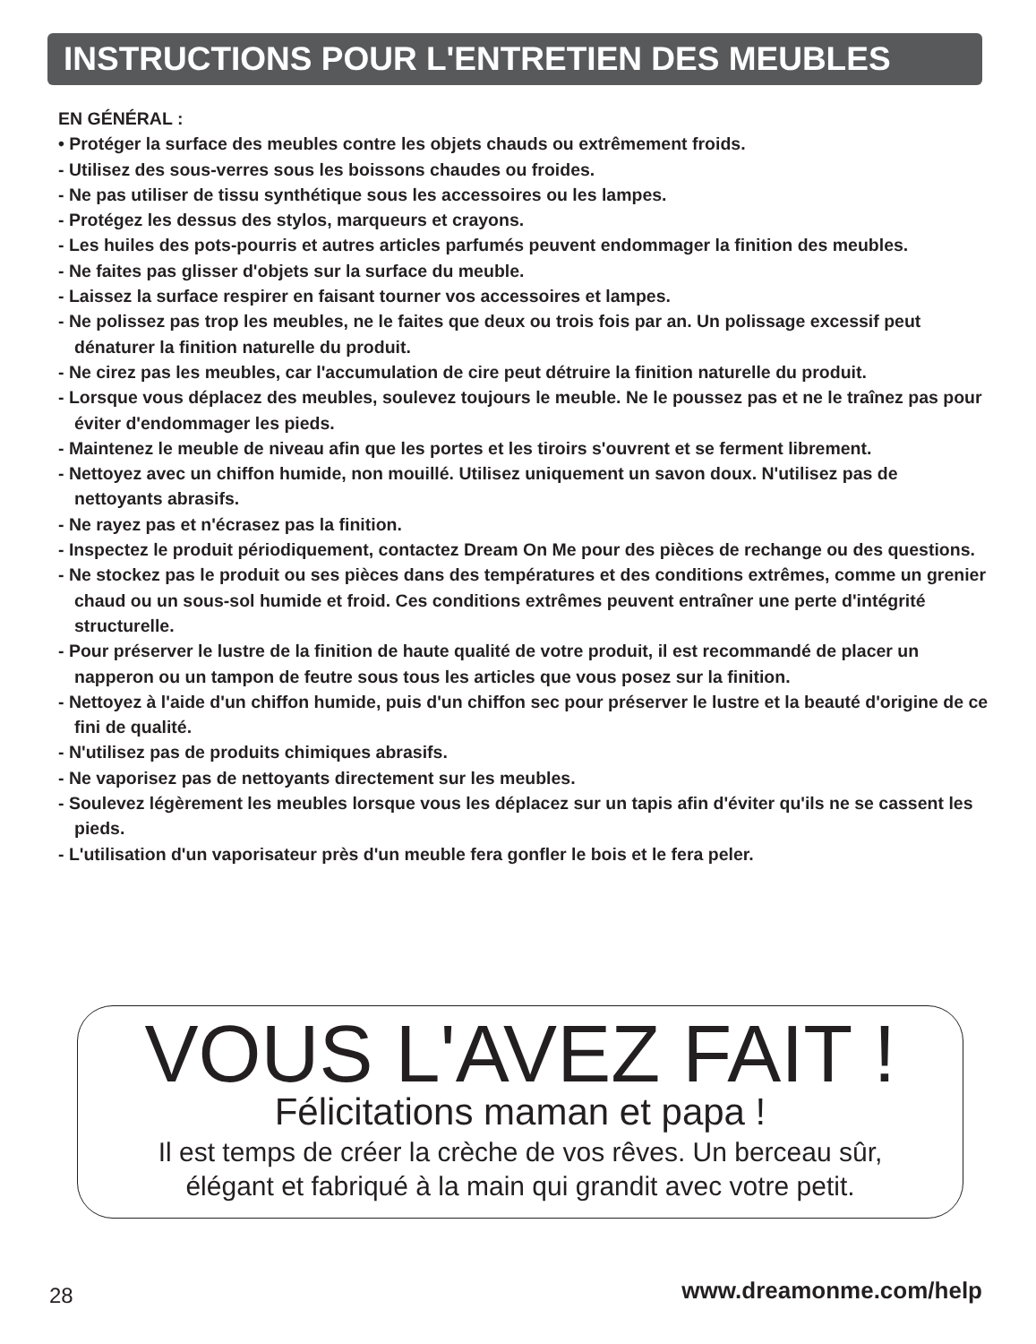INSTRUCTIONS POUR L'ENTRETIEN DES MEUBLES
EN GÉNÉRAL :
• Protéger la surface des meubles contre les objets chauds ou extrêmement froids.
- Utilisez des sous-verres sous les boissons chaudes ou froides.
- Ne pas utiliser de tissu synthétique sous les accessoires ou les lampes.
- Protégez les dessus des stylos, marqueurs et crayons.
- Les huiles des pots-pourris et autres articles parfumés peuvent endommager la finition des meubles.
- Ne faites pas glisser d'objets sur la surface du meuble.
- Laissez la surface respirer en faisant tourner vos accessoires et lampes.
- Ne polissez pas trop les meubles, ne le faites que deux ou trois fois par an. Un polissage excessif peut dénaturer la finition naturelle du produit.
- Ne cirez pas les meubles, car l'accumulation de cire peut détruire la finition naturelle du produit.
- Lorsque vous déplacez des meubles, soulevez toujours le meuble. Ne le poussez pas et ne le traînez pas pour éviter d'endommager les pieds.
- Maintenez le meuble de niveau afin que les portes et les tiroirs s'ouvrent et se ferment librement.
- Nettoyez avec un chiffon humide, non mouillé. Utilisez uniquement un savon doux. N'utilisez pas de nettoyants abrasifs.
- Ne rayez pas et n'écrasez pas la finition.
- Inspectez le produit périodiquement, contactez Dream On Me pour des pièces de rechange ou des questions.
- Ne stockez pas le produit ou ses pièces dans des températures et des conditions extrêmes, comme un grenier chaud ou un sous-sol humide et froid. Ces conditions extrêmes peuvent entraîner une perte d'intégrité structurelle.
- Pour préserver le lustre de la finition de haute qualité de votre produit, il est recommandé de placer un napperon ou un tampon de feutre sous tous les articles que vous posez sur la finition.
- Nettoyez à l'aide d'un chiffon humide, puis d'un chiffon sec pour préserver le lustre et la beauté d'origine de ce fini de qualité.
- N'utilisez pas de produits chimiques abrasifs.
- Ne vaporisez pas de nettoyants directement sur les meubles.
- Soulevez légèrement les meubles lorsque vous les déplacez sur un tapis afin d'éviter qu'ils ne se cassent les pieds.
- L'utilisation d'un vaporisateur près d'un meuble fera gonfler le bois et le fera peler.
VOUS L'AVEZ FAIT !
Félicitations maman et papa !
Il est temps de créer la crèche de vos rêves. Un berceau sûr,
élégant et fabriqué à la main qui grandit avec votre petit.
28 www.dreamonme.com/help